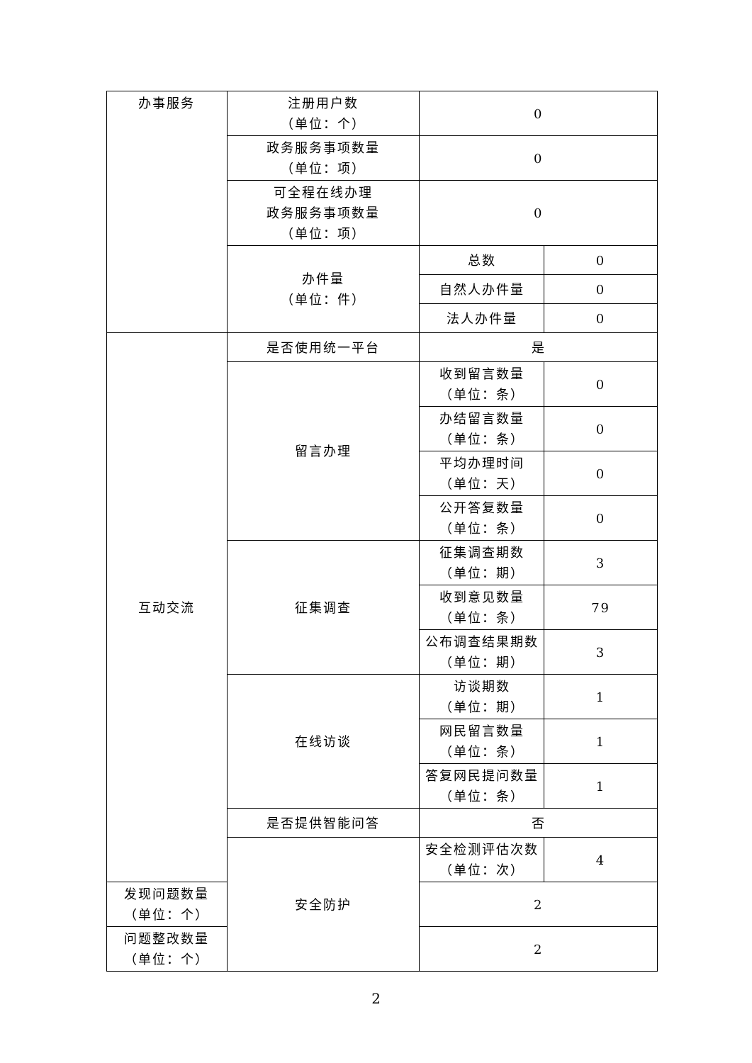| 办事服务 | 注册用户数 （单位：个） | 0 | |
| | 政务服务事项数量 （单位：项） | 0 | |
| | 可全程在线办理 政务服务事项数量 （单位：项） | 0 | |
| | 办件量 （单位：件） | 总数 | 0 |
| | | 自然人办件量 | 0 |
| | | 法人办件量 | 0 |
| 互动交流 | 是否使用统一平台 | 是 | |
| | 留言办理 | 收到留言数量 （单位：条） | 0 |
| | | 办结留言数量 （单位：条） | 0 |
| | | 平均办理时间 （单位：天） | 0 |
| | | 公开答复数量 （单位：条） | 0 |
| | 征集调查 | 征集调查期数 （单位：期） | 3 |
| | | 收到意见数量 （单位：条） | 79 |
| | | 公布调查结果期数 （单位：期） | 3 |
| | 在线访谈 | 访谈期数 （单位：期） | 1 |
| | | 网民留言数量 （单位：条） | 1 |
| | | 答复网民提问数量 （单位：条） | 1 |
| | 是否提供智能问答 | 否 | |
| | 安全防护 | 安全检测评估次数 （单位：次） | 4 |
| 发现问题数量 （单位：个） | | 2 | |
| 问题整改数量 （单位：个） | | 2 | |
2